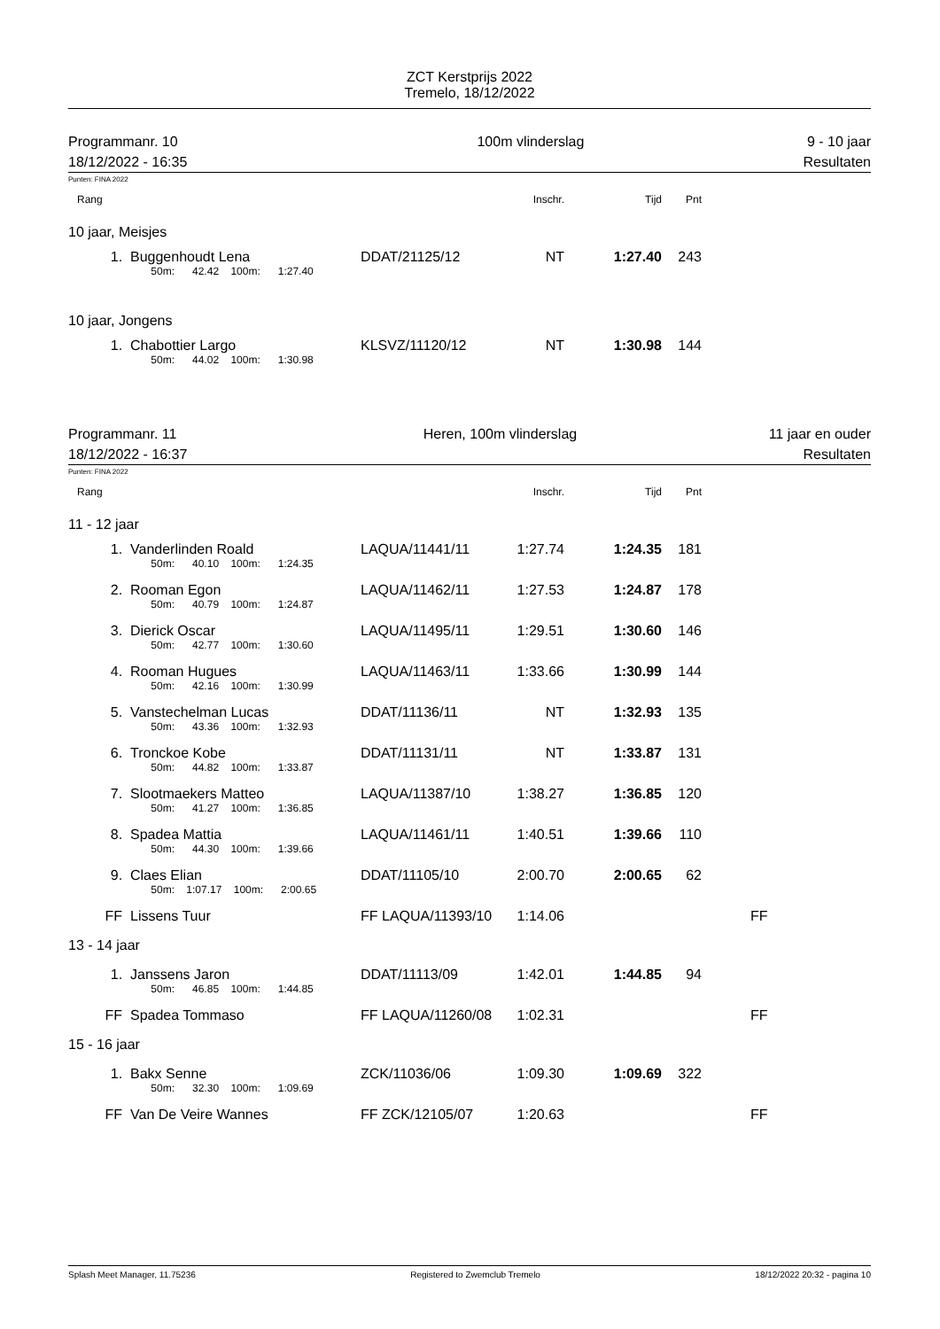ZCT Kerstprijs 2022
Tremelo, 18/12/2022
Programmanr. 10
18/12/2022 - 16:35
100m vlinderslag 9 - 10 jaar
Resultaten
Punten: FINA 2022
| Rang | | | Inschr. | Tijd | Pnt | |
| 10 jaar, Meisjes | | | | | | |
| 1. | Buggenhoudt Lena | DDAT/21125/12 | NT | 1:27.40 | 243 | |
| | 50m: 42.42 100m: 1:27.40 | | | | | |
| 10 jaar, Jongens | | | | | | |
| 1. | Chabottier Largo | KLSVZ/11120/12 | NT | 1:30.98 | 144 | |
| | 50m: 44.02 100m: 1:30.98 | | | | | |
Programmanr. 11
18/12/2022 - 16:37
Heren, 100m vlinderslag 11 jaar en ouder
Resultaten
Punten: FINA 2022
| Rang | | | Inschr. | Tijd | Pnt | |
| 11 - 12 jaar | | | | | | |
| 1. | Vanderlinden Roald | LAQUA/11441/11 | 1:27.74 | 1:24.35 | 181 | |
| | 50m: 40.10 100m: 1:24.35 | | | | | |
| 2. | Rooman Egon | LAQUA/11462/11 | 1:27.53 | 1:24.87 | 178 | |
| | 50m: 40.79 100m: 1:24.87 | | | | | |
| 3. | Dierick Oscar | LAQUA/11495/11 | 1:29.51 | 1:30.60 | 146 | |
| | 50m: 42.77 100m: 1:30.60 | | | | | |
| 4. | Rooman Hugues | LAQUA/11463/11 | 1:33.66 | 1:30.99 | 144 | |
| | 50m: 42.16 100m: 1:30.99 | | | | | |
| 5. | Vanstechelman Lucas | DDAT/11136/11 | NT | 1:32.93 | 135 | |
| | 50m: 43.36 100m: 1:32.93 | | | | | |
| 6. | Tronckoe Kobe | DDAT/11131/11 | NT | 1:33.87 | 131 | |
| | 50m: 44.82 100m: 1:33.87 | | | | | |
| 7. | Slootmaekers Matteo | LAQUA/11387/10 | 1:38.27 | 1:36.85 | 120 | |
| | 50m: 41.27 100m: 1:36.85 | | | | | |
| 8. | Spadea Mattia | LAQUA/11461/11 | 1:40.51 | 1:39.66 | 110 | |
| | 50m: 44.30 100m: 1:39.66 | | | | | |
| 9. | Claes Elian | DDAT/11105/10 | 2:00.70 | 2:00.65 | 62 | |
| | 50m: 1:07.17 100m: 2:00.65 | | | | | |
| FF | Lissens Tuur | FF LAQUA/11393/10 | 1:14.06 | | | FF |
| 13 - 14 jaar | | | | | | |
| 1. | Janssens Jaron | DDAT/11113/09 | 1:42.01 | 1:44.85 | 94 | |
| | 50m: 46.85 100m: 1:44.85 | | | | | |
| FF | Spadea Tommaso | FF LAQUA/11260/08 | 1:02.31 | | | FF |
| 15 - 16 jaar | | | | | | |
| 1. | Bakx Senne | ZCK/11036/06 | 1:09.30 | 1:09.69 | 322 | |
| | 50m: 32.30 100m: 1:09.69 | | | | | |
| FF | Van De Veire Wannes | FF ZCK/12105/07 | 1:20.63 | | | FF |
Splash Meet Manager, 11.75236 Registered to Zwemclub Tremelo 18/12/2022 20:32 - pagina 10